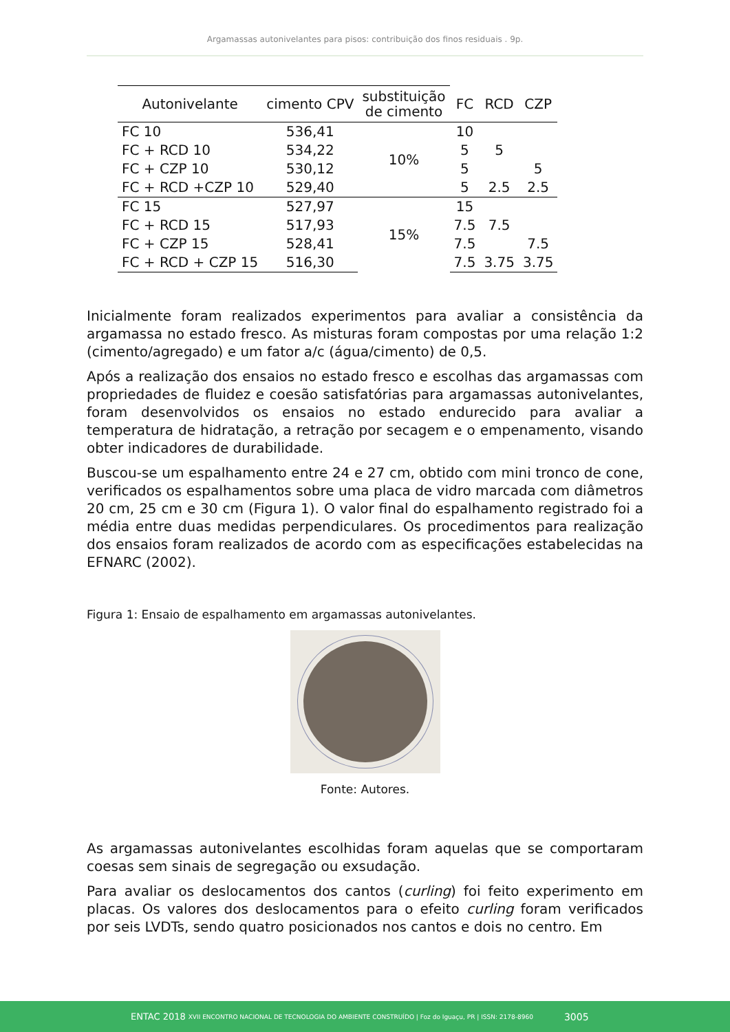Argamassas autonivelantes para pisos: contribuição dos finos residuais . 9p.
| Autonivelante | cimento CPV | substituição de cimento | FC | RCD | CZP |
| --- | --- | --- | --- | --- | --- |
| FC 10 | 536,41 | 10% | 10 | | |
| FC + RCD 10 | 534,22 | | 5 | 5 | |
| FC + CZP 10 | 530,12 | | 5 | | 5 |
| FC + RCD +CZP 10 | 529,40 | | 5 | 2.5 | 2.5 |
| FC 15 | 527,97 | 15% | 15 | | |
| FC + RCD 15 | 517,93 | | 7.5 | 7.5 | |
| FC + CZP 15 | 528,41 | | 7.5 | | 7.5 |
| FC + RCD + CZP 15 | 516,30 | | 7.5 | 3.75 | 3.75 |
Inicialmente foram realizados experimentos para avaliar a consistência da argamassa no estado fresco. As misturas foram compostas por uma relação 1:2 (cimento/agregado) e um fator a/c (água/cimento) de 0,5.
Após a realização dos ensaios no estado fresco e escolhas das argamassas com propriedades de fluidez e coesão satisfatórias para argamassas autonivelantes, foram desenvolvidos os ensaios no estado endurecido para avaliar a temperatura de hidratação, a retração por secagem e o empenamento, visando obter indicadores de durabilidade.
Buscou-se um espalhamento entre 24 e 27 cm, obtido com mini tronco de cone, verificados os espalhamentos sobre uma placa de vidro marcada com diâmetros 20 cm, 25 cm e 30 cm (Figura 1). O valor final do espalhamento registrado foi a média entre duas medidas perpendiculares. Os procedimentos para realização dos ensaios foram realizados de acordo com as especificações estabelecidas na EFNARC (2002).
Figura 1: Ensaio de espalhamento em argamassas autonivelantes.
Fonte: Autores.
As argamassas autonivelantes escolhidas foram aquelas que se comportaram coesas sem sinais de segregação ou exsudação.
Para avaliar os deslocamentos dos cantos (curling) foi feito experimento em placas. Os valores dos deslocamentos para o efeito curling foram verificados por seis LVDTs, sendo quatro posicionados nos cantos e dois no centro. Em
ENTAC 2018 XVII ENCONTRO NACIONAL DE TECNOLOGIA DO AMBIENTE CONSTRUÍDO | Foz do Iguaçu, PR | ISSN: 2178-8960 3005